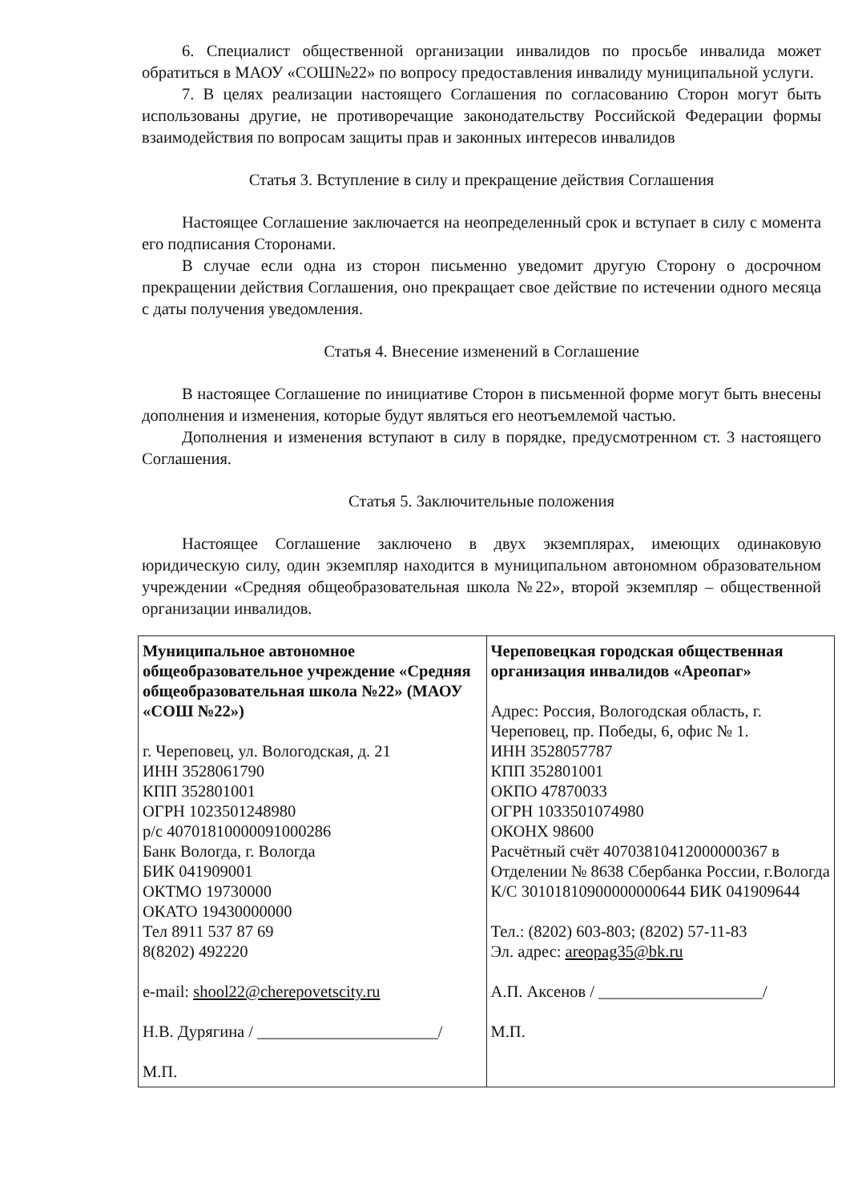6. Специалист общественной организации инвалидов по просьбе инвалида может обратиться в МАОУ «СОШ№22» по вопросу предоставления инвалиду муниципальной услуги.
7. В целях реализации настоящего Соглашения по согласованию Сторон могут быть использованы другие, не противоречащие законодательству Российской Федерации формы взаимодействия по вопросам защиты прав и законных интересов инвалидов
Статья 3. Вступление в силу и прекращение действия Соглашения
Настоящее Соглашение заключается на неопределенный срок и вступает в силу с момента его подписания Сторонами.
В случае если одна из сторон письменно уведомит другую Сторону о досрочном прекращении действия Соглашения, оно прекращает свое действие по истечении одного месяца с даты получения уведомления.
Статья 4. Внесение изменений в Соглашение
В настоящее Соглашение по инициативе Сторон в письменной форме могут быть внесены дополнения и изменения, которые будут являться его неотъемлемой частью.
Дополнения и изменения вступают в силу в порядке, предусмотренном ст. 3 настоящего Соглашения.
Статья 5. Заключительные положения
Настоящее Соглашение заключено в двух экземплярах, имеющих одинаковую юридическую силу, один экземпляр находится в муниципальном автономном образовательном учреждении «Средняя общеобразовательная школа №22», второй экземпляр – общественной организации инвалидов.
| Муниципальное автономное общеобразовательное учреждение «Средняя общеобразовательная школа №22» (МАОУ «СОШ №22») г. Череповец, ул. Вологодская, д. 21 ИНН 3528061790 КПП 352801001 ОГРН 1023501248980 р/с 40701810000091000286 Банк Вологда, г. Вологда БИК 041909001 ОКТМО 19730000 ОКАТО 19430000000 Тел 8911 537 87 69 8(8202) 492220 e-mail: shool22@cherepovetscity.ru Н.В. Дурягина / ______________________/ М.П. | Череповецкая городская общественная организация инвалидов «Ареопаг» Адрес: Россия, Вологодская область, г. Череповец, пр. Победы, 6, офис № 1. ИНН 3528057787 КПП 352801001 ОКПО 47870033 ОГРН 1033501074980 ОКОНХ 98600 Расчётный счёт 40703810412000000367 в Отделении № 8638 Сбербанка России, г.Вологда К/С 30101810900000000644 БИК 041909644 Тел.: (8202) 603-803; (8202) 57-11-83 Эл. адрес: areopag35@bk.ru А.П. Аксенов / ____________________/ М.П. |